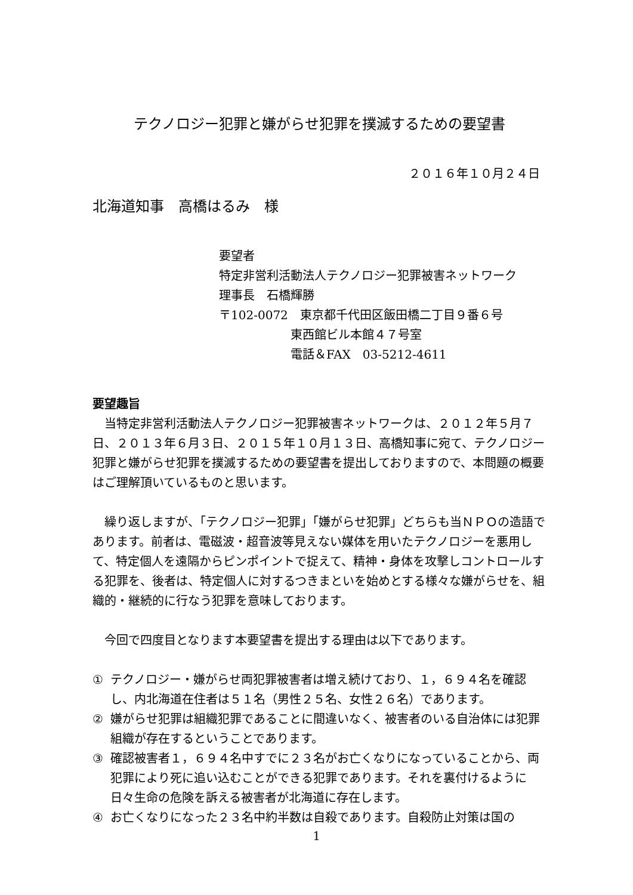テクノロジー犯罪と嫌がらせ犯罪を撲滅するための要望書
２０１６年１０月２４日
北海道知事　高橋はるみ　様
要望者
特定非営利活動法人テクノロジー犯罪被害ネットワーク
理事長　石橋輝勝
〒102-0072　東京都千代田区飯田橋二丁目９番６号
　　　　　　東西館ビル本館４７号室
　　　　　　電話＆FAX　03-5212-4611
要望趣旨
当特定非営利活動法人テクノロジー犯罪被害ネットワークは、２０１２年５月７日、２０１３年６月３日、２０１５年１０月１３日、高橋知事に宛て、テクノロジー犯罪と嫌がらせ犯罪を撲滅するための要望書を提出しておりますので、本問題の概要はご理解頂いているものと思います。
繰り返しますが、「テクノロジー犯罪」「嫌がらせ犯罪」どちらも当ＮＰＯの造語であります。前者は、電磁波・超音波等見えない媒体を用いたテクノロジーを悪用して、特定個人を遠隔からピンポイントで捉えて、精神・身体を攻撃しコントロールする犯罪を、後者は、特定個人に対するつきまといを始めとする様々な嫌がらせを、組織的・継続的に行なう犯罪を意味しております。
今回で四度目となります本要望書を提出する理由は以下であります。
① テクノロジー・嫌がらせ両犯罪被害者は増え続けており、１，６９４名を確認し、内北海道在住者は５１名（男性２５名、女性２６名）であります。
② 嫌がらせ犯罪は組織犯罪であることに間違いなく、被害者のいる自治体には犯罪組織が存在するということであります。
③ 確認被害者１，６９４名中すでに２３名がお亡くなりになっていることから、両犯罪により死に追い込むことができる犯罪であります。それを裏付けるように日々生命の危険を訴える被害者が北海道に存在します。
④ お亡くなりになった２３名中約半数は自殺であります。自殺防止対策は国の
1